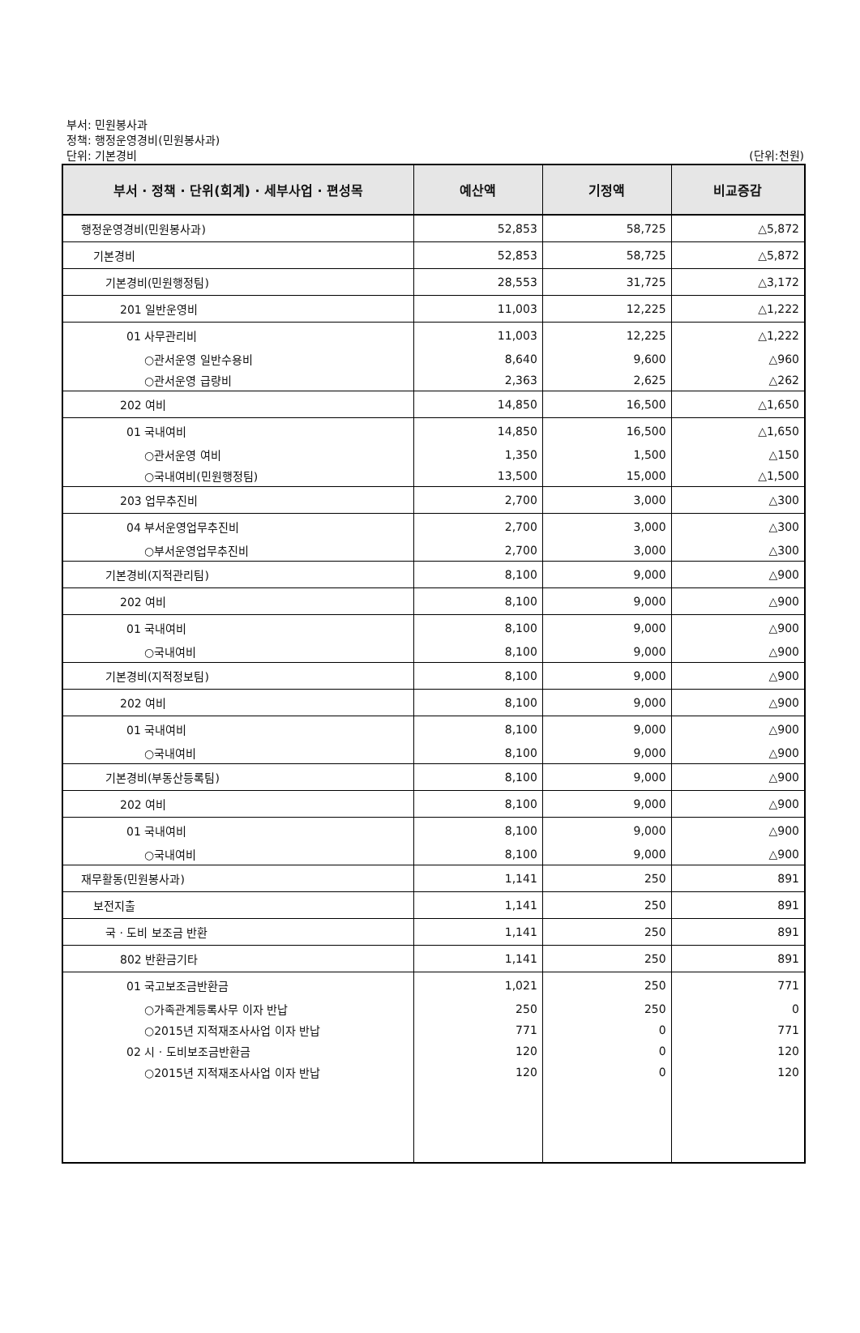부서: 민원봉사과
정책: 행정운영경비(민원봉사과)
단위: 기본경비
(단위:천원)
| 부서 · 정책 · 단위(회계) · 세부사업 · 편성목 | 예산액 | 기정액 | 비교증감 |
| --- | --- | --- | --- |
| 행정운영경비(민원봉사과) | 52,853 | 58,725 | △5,872 |
| 기본경비 | 52,853 | 58,725 | △5,872 |
| 기본경비(민원행정팀) | 28,553 | 31,725 | △3,172 |
| 201 일반운영비 | 11,003 | 12,225 | △1,222 |
| 01 사무관리비 | 11,003 | 12,225 | △1,222 |
| ○관서운영 일반수용비 | 8,640 | 9,600 | △960 |
| ○관서운영 급량비 | 2,363 | 2,625 | △262 |
| 202 여비 | 14,850 | 16,500 | △1,650 |
| 01 국내여비 | 14,850 | 16,500 | △1,650 |
| ○관서운영 여비 | 1,350 | 1,500 | △150 |
| ○국내여비(민원행정팀) | 13,500 | 15,000 | △1,500 |
| 203 업무추진비 | 2,700 | 3,000 | △300 |
| 04 부서운영업무추진비 | 2,700 | 3,000 | △300 |
| ○부서운영업무추진비 | 2,700 | 3,000 | △300 |
| 기본경비(지적관리팀) | 8,100 | 9,000 | △900 |
| 202 여비 | 8,100 | 9,000 | △900 |
| 01 국내여비 | 8,100 | 9,000 | △900 |
| ○국내여비 | 8,100 | 9,000 | △900 |
| 기본경비(지적정보팀) | 8,100 | 9,000 | △900 |
| 202 여비 | 8,100 | 9,000 | △900 |
| 01 국내여비 | 8,100 | 9,000 | △900 |
| ○국내여비 | 8,100 | 9,000 | △900 |
| 기본경비(부동산등록팀) | 8,100 | 9,000 | △900 |
| 202 여비 | 8,100 | 9,000 | △900 |
| 01 국내여비 | 8,100 | 9,000 | △900 |
| ○국내여비 | 8,100 | 9,000 | △900 |
| 재무활동(민원봉사과) | 1,141 | 250 | 891 |
| 보전지출 | 1,141 | 250 | 891 |
| 국 · 도비 보조금 반환 | 1,141 | 250 | 891 |
| 802 반환금기타 | 1,141 | 250 | 891 |
| 01 국고보조금반환금 | 1,021 | 250 | 771 |
| ○가족관계등록사무 이자 반납 | 250 | 250 | 0 |
| ○2015년 지적재조사사업 이자 반납 | 771 | 0 | 771 |
| 02 시 · 도비보조금반환금 | 120 | 0 | 120 |
| ○2015년 지적재조사사업 이자 반납 | 120 | 0 | 120 |